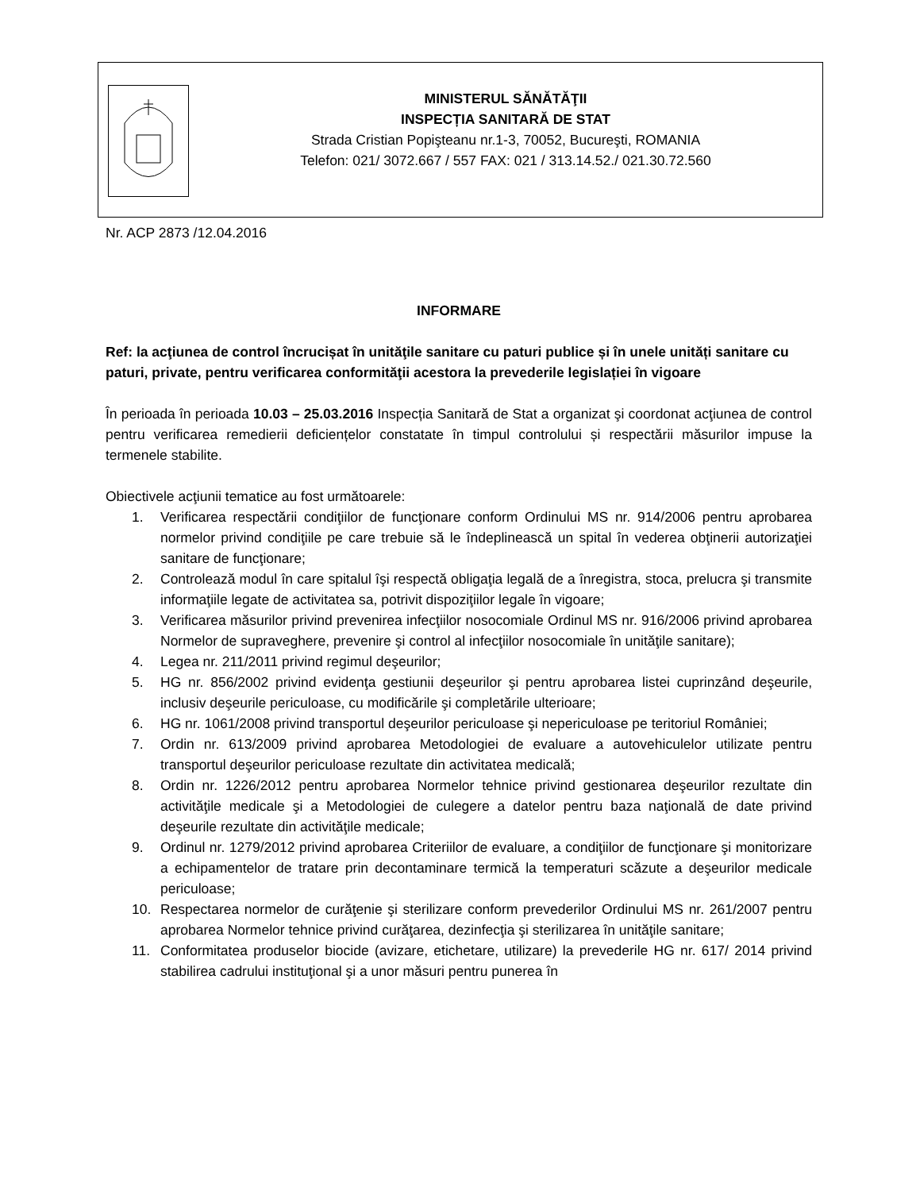MINISTERUL SĂNĂTĂŢII
INSPECȚIA SANITARĂ DE STAT
Strada Cristian Popişteanu nr.1-3, 70052, Bucureşti, ROMANIA
Telefon: 021/ 3072.667 / 557 FAX: 021 / 313.14.52./ 021.30.72.560
Nr. ACP 2873 /12.04.2016
INFORMARE
Ref: la acţiunea de control încrucișat în unităţile sanitare cu paturi publice și în unele unități sanitare cu paturi, private, pentru verificarea conformităţii acestora la prevederile legislației în vigoare
În perioada în perioada 10.03 – 25.03.2016 Inspecția Sanitară de Stat a organizat şi coordonat acţiunea de control pentru verificarea remedierii deficiențelor constatate în timpul controlului și respectării măsurilor impuse la termenele stabilite.
Obiectivele acţiunii tematice au fost următoarele:
1. Verificarea respectării condiţiilor de funcţionare conform Ordinului MS nr. 914/2006 pentru aprobarea normelor privind condiţiile pe care trebuie să le îndeplinească un spital în vederea obţinerii autorizaţiei sanitare de funcţionare;
2. Controlează modul în care spitalul îşi respectă obligaţia legală de a înregistra, stoca, prelucra şi transmite informaţiile legate de activitatea sa, potrivit dispoziţiilor legale în vigoare;
3. Verificarea măsurilor privind prevenirea infecţiilor nosocomiale Ordinul MS nr. 916/2006 privind aprobarea Normelor de supraveghere, prevenire şi control al infecţiilor nosocomiale în unităţile sanitare);
4. Legea nr. 211/2011 privind regimul deşeurilor;
5. HG nr. 856/2002 privind evidenţa gestiunii deşeurilor şi pentru aprobarea listei cuprinzând deşeurile, inclusiv deşeurile periculoase, cu modificările şi completările ulterioare;
6. HG nr. 1061/2008 privind transportul deşeurilor periculoase şi nepericuloase pe teritoriul României;
7. Ordin nr. 613/2009 privind aprobarea Metodologiei de evaluare a autovehiculelor utilizate pentru transportul deşeurilor periculoase rezultate din activitatea medicală;
8. Ordin nr. 1226/2012 pentru aprobarea Normelor tehnice privind gestionarea deşeurilor rezultate din activităţile medicale şi a Metodologiei de culegere a datelor pentru baza naţională de date privind deşeurile rezultate din activităţile medicale;
9. Ordinul nr. 1279/2012 privind aprobarea Criteriilor de evaluare, a condiţiilor de funcţionare şi monitorizare a echipamentelor de tratare prin decontaminare termică la temperaturi scăzute a deşeurilor medicale periculoase;
10. Respectarea normelor de curăţenie şi sterilizare conform prevederilor Ordinului MS nr. 261/2007 pentru aprobarea Normelor tehnice privind curăţarea, dezinfecţia şi sterilizarea în unităţile sanitare;
11. Conformitatea produselor biocide (avizare, etichetare, utilizare) la prevederile HG nr. 617/ 2014 privind stabilirea cadrului instituţional şi a unor măsuri pentru punerea în